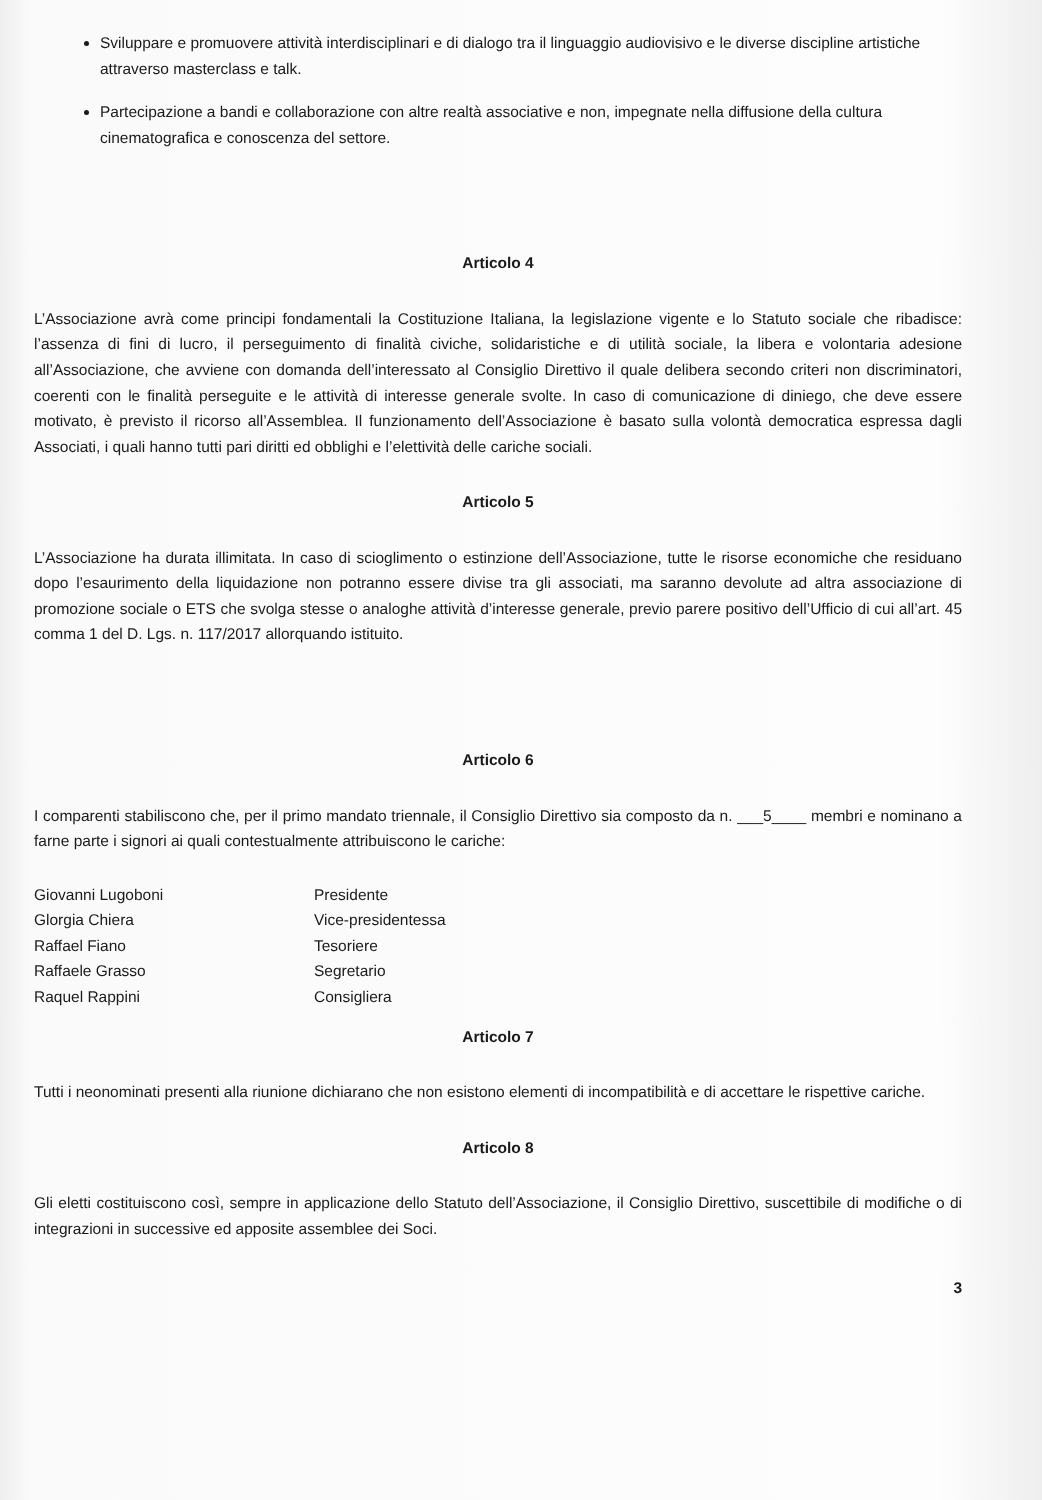Sviluppare e promuovere attività interdisciplinari e di dialogo tra il linguaggio audiovisivo e le diverse discipline artistiche attraverso masterclass e talk.
Partecipazione a bandi e collaborazione con altre realtà associative e non, impegnate nella diffusione della cultura cinematografica e conoscenza del settore.
Articolo 4
L’Associazione avrà come principi fondamentali la Costituzione Italiana, la legislazione vigente e lo Statuto sociale che ribadisce: l’assenza di fini di lucro, il perseguimento di finalità civiche, solidaristiche e di utilità sociale, la libera e volontaria adesione all’Associazione, che avviene con domanda dell’interessato al Consiglio Direttivo il quale delibera secondo criteri non discriminatori, coerenti con le finalità perseguite e le attività di interesse generale svolte. In caso di comunicazione di diniego, che deve essere motivato, è previsto il ricorso all’Assemblea. Il funzionamento dell’Associazione è basato sulla volontà democratica espressa dagli Associati, i quali hanno tutti pari diritti ed obblighi e l’elettività delle cariche sociali.
Articolo 5
L’Associazione ha durata illimitata. In caso di scioglimento o estinzione dell’Associazione, tutte le risorse economiche che residuano dopo l’esaurimento della liquidazione non potranno essere divise tra gli associati, ma saranno devolute ad altra associazione di promozione sociale o ETS che svolga stesse o analoghe attività d’interesse generale, previo parere positivo dell’Ufficio di cui all’art. 45 comma 1 del D. Lgs. n. 117/2017 allorquando istituito.
Articolo 6
I comparenti stabiliscono che, per il primo mandato triennale, il Consiglio Direttivo sia composto da n. ___5____ membri e nominano a farne parte i signori ai quali contestualmente attribuiscono le cariche:
Giovanni Lugoboni
Presidente
Glorgia Chiera
Vice-presidentessa
Raffael Fiano
Tesoriere
Raffaele Grasso
Segretario
Raquel Rappini
Consigliera
Articolo 7
Tutti i neonominati presenti alla riunione dichiarano che non esistono elementi di incompatibilità e di accettare le rispettive cariche.
Articolo 8
Gli eletti costituiscono così, sempre in applicazione dello Statuto dell’Associazione, il Consiglio Direttivo, suscettibile di modifiche o di integrazioni in successive ed apposite assemblee dei Soci.
3